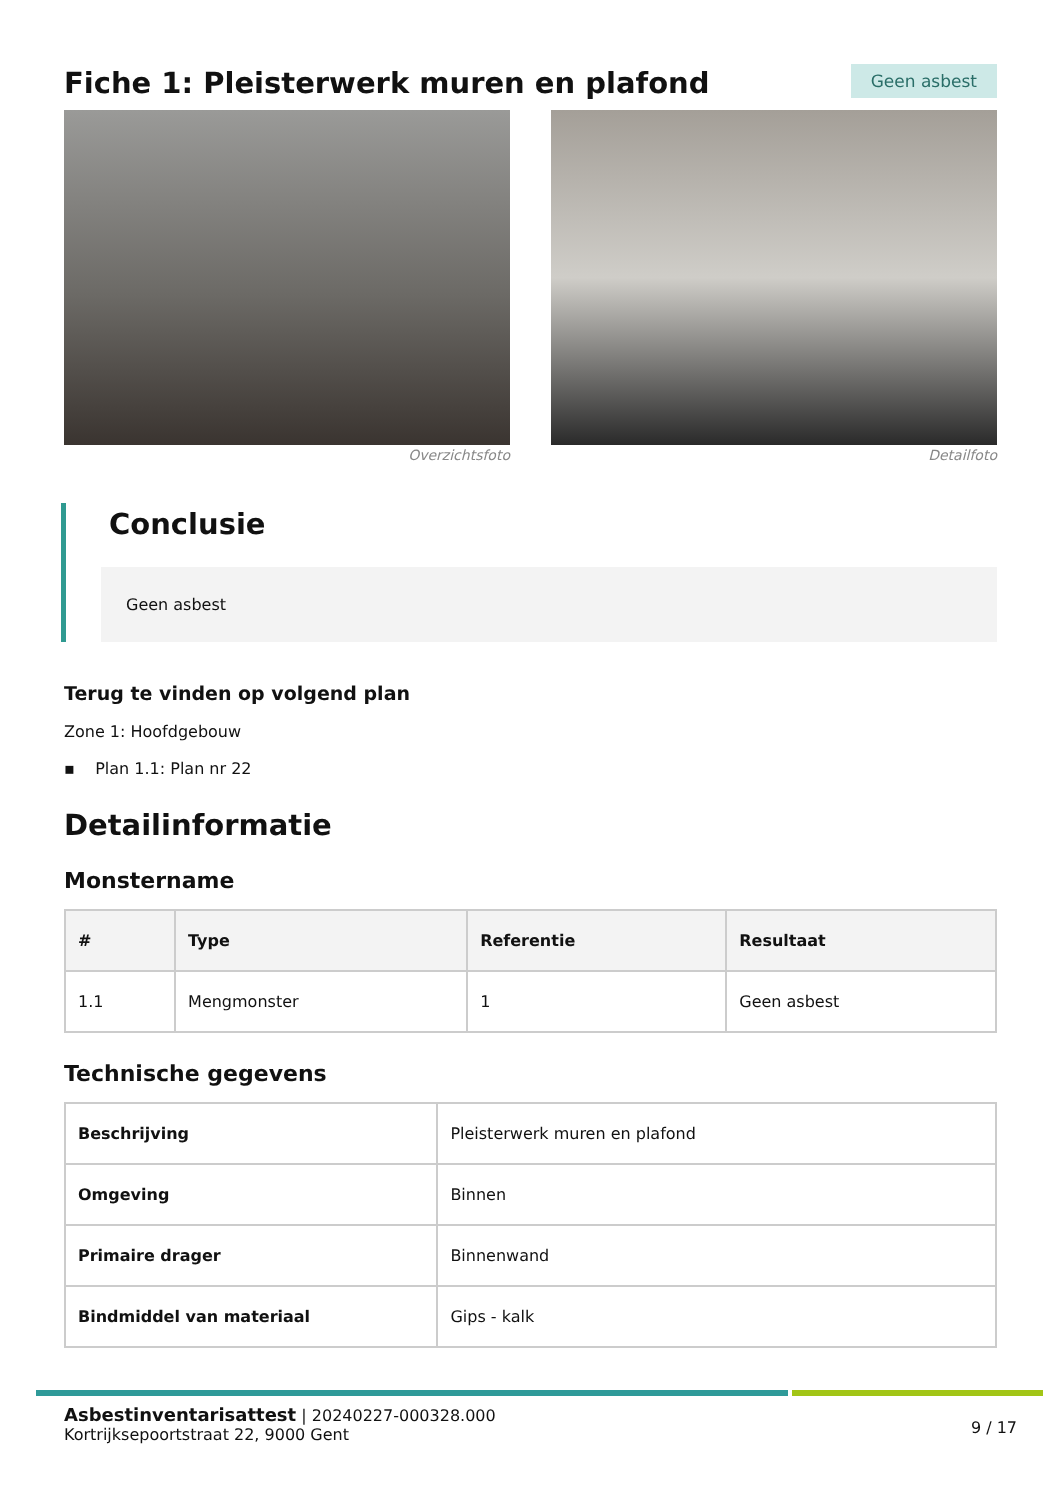Fiche 1: Pleisterwerk muren en plafond
Geen asbest
Overzichtsfoto Detailfoto
Conclusie
Geen asbest
Terug te vinden op volgend plan
Zone 1: Hoofdgebouw
▪ Plan 1.1: Plan nr 22
Detailinformatie
Monstername
| # | Type | Referentie | Resultaat |
| --- | --- | --- | --- |
| 1.1 | Mengmonster | 1 | Geen asbest |
Technische gegevens
| Beschrijving | Pleisterwerk muren en plafond |
| Omgeving | Binnen |
| Primaire drager | Binnenwand |
| Bindmiddel van materiaal | Gips - kalk |
Asbestinventarisattest | 20240227-000328.000
Kortrijksepoortstraat 22, 9000 Gent
9 / 17